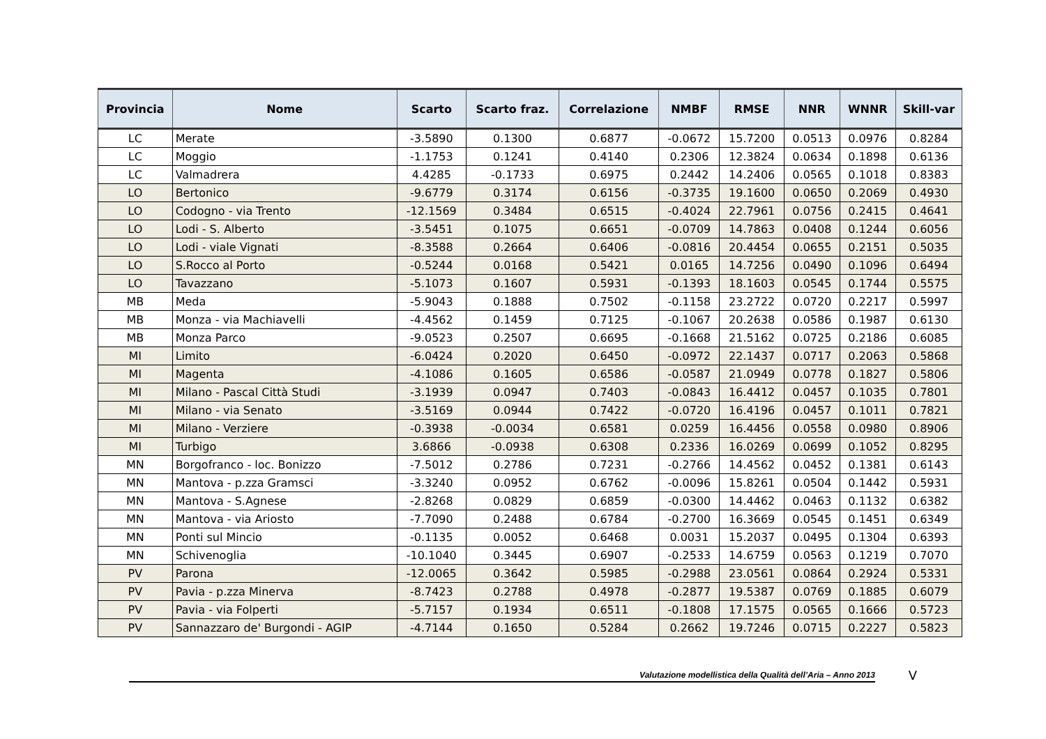| Provincia | Nome | Scarto | Scarto fraz. | Correlazione | NMBF | RMSE | NNR | WNNR | Skill-var |
| --- | --- | --- | --- | --- | --- | --- | --- | --- | --- |
| LC | Merate | -3.5890 | 0.1300 | 0.6877 | -0.0672 | 15.7200 | 0.0513 | 0.0976 | 0.8284 |
| LC | Moggio | -1.1753 | 0.1241 | 0.4140 | 0.2306 | 12.3824 | 0.0634 | 0.1898 | 0.6136 |
| LC | Valmadrera | 4.4285 | -0.1733 | 0.6975 | 0.2442 | 14.2406 | 0.0565 | 0.1018 | 0.8383 |
| LO | Bertonico | -9.6779 | 0.3174 | 0.6156 | -0.3735 | 19.1600 | 0.0650 | 0.2069 | 0.4930 |
| LO | Codogno - via Trento | -12.1569 | 0.3484 | 0.6515 | -0.4024 | 22.7961 | 0.0756 | 0.2415 | 0.4641 |
| LO | Lodi - S. Alberto | -3.5451 | 0.1075 | 0.6651 | -0.0709 | 14.7863 | 0.0408 | 0.1244 | 0.6056 |
| LO | Lodi - viale Vignati | -8.3588 | 0.2664 | 0.6406 | -0.0816 | 20.4454 | 0.0655 | 0.2151 | 0.5035 |
| LO | S.Rocco al Porto | -0.5244 | 0.0168 | 0.5421 | 0.0165 | 14.7256 | 0.0490 | 0.1096 | 0.6494 |
| LO | Tavazzano | -5.1073 | 0.1607 | 0.5931 | -0.1393 | 18.1603 | 0.0545 | 0.1744 | 0.5575 |
| MB | Meda | -5.9043 | 0.1888 | 0.7502 | -0.1158 | 23.2722 | 0.0720 | 0.2217 | 0.5997 |
| MB | Monza - via Machiavelli | -4.4562 | 0.1459 | 0.7125 | -0.1067 | 20.2638 | 0.0586 | 0.1987 | 0.6130 |
| MB | Monza Parco | -9.0523 | 0.2507 | 0.6695 | -0.1668 | 21.5162 | 0.0725 | 0.2186 | 0.6085 |
| MI | Limito | -6.0424 | 0.2020 | 0.6450 | -0.0972 | 22.1437 | 0.0717 | 0.2063 | 0.5868 |
| MI | Magenta | -4.1086 | 0.1605 | 0.6586 | -0.0587 | 21.0949 | 0.0778 | 0.1827 | 0.5806 |
| MI | Milano - Pascal Città Studi | -3.1939 | 0.0947 | 0.7403 | -0.0843 | 16.4412 | 0.0457 | 0.1035 | 0.7801 |
| MI | Milano - via Senato | -3.5169 | 0.0944 | 0.7422 | -0.0720 | 16.4196 | 0.0457 | 0.1011 | 0.7821 |
| MI | Milano - Verziere | -0.3938 | -0.0034 | 0.6581 | 0.0259 | 16.4456 | 0.0558 | 0.0980 | 0.8906 |
| MI | Turbigo | 3.6866 | -0.0938 | 0.6308 | 0.2336 | 16.0269 | 0.0699 | 0.1052 | 0.8295 |
| MN | Borgofranco - loc. Bonizzo | -7.5012 | 0.2786 | 0.7231 | -0.2766 | 14.4562 | 0.0452 | 0.1381 | 0.6143 |
| MN | Mantova - p.zza Gramsci | -3.3240 | 0.0952 | 0.6762 | -0.0096 | 15.8261 | 0.0504 | 0.1442 | 0.5931 |
| MN | Mantova - S.Agnese | -2.8268 | 0.0829 | 0.6859 | -0.0300 | 14.4462 | 0.0463 | 0.1132 | 0.6382 |
| MN | Mantova - via Ariosto | -7.7090 | 0.2488 | 0.6784 | -0.2700 | 16.3669 | 0.0545 | 0.1451 | 0.6349 |
| MN | Ponti sul Mincio | -0.1135 | 0.0052 | 0.6468 | 0.0031 | 15.2037 | 0.0495 | 0.1304 | 0.6393 |
| MN | Schivenoglia | -10.1040 | 0.3445 | 0.6907 | -0.2533 | 14.6759 | 0.0563 | 0.1219 | 0.7070 |
| PV | Parona | -12.0065 | 0.3642 | 0.5985 | -0.2988 | 23.0561 | 0.0864 | 0.2924 | 0.5331 |
| PV | Pavia - p.zza Minerva | -8.7423 | 0.2788 | 0.4978 | -0.2877 | 19.5387 | 0.0769 | 0.1885 | 0.6079 |
| PV | Pavia - via Folperti | -5.7157 | 0.1934 | 0.6511 | -0.1808 | 17.1575 | 0.0565 | 0.1666 | 0.5723 |
| PV | Sannazzaro de' Burgondi - AGIP | -4.7144 | 0.1650 | 0.5284 | 0.2662 | 19.7246 | 0.0715 | 0.2227 | 0.5823 |
Valutazione modellistica della Qualità dell’Aria – Anno 2013
V